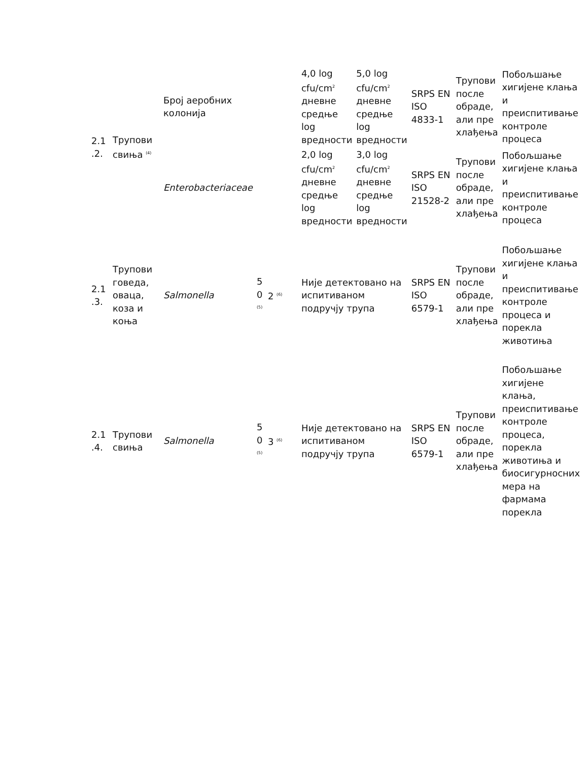| 2.1 .2. | Трупови свиња <sup>(4)</sup> | Број аеробних колонија | | | 4,0 log cfu/cm<sup>2</sup> дневне средње log вредности | 5,0 log cfu/cm<sup>2</sup> дневне средње log вредности | SRPS EN ISO 4833-1 | Трупови после обраде, али пре хлађења | Побољшање хигијене клања и преиспитивање контроле процеса |
| | | Enterobacteriaceae | | | 2,0 log cfu/cm<sup>2</sup> дневне средње log вредности | 3,0 log cfu/cm<sup>2</sup> дневне средње log вредности | SRPS EN ISO 21528-2 | Трупови после обраде, али пре хлађења | Побољшање хигијене клања и преиспитивање контроле процеса |
| 2.1 .3. | Трупови говеда, оваца, коза и коња | Salmonella | 5 0 <sup>(5)</sup> | 2 <sup>(6)</sup> | Није детектовано на испитиваном подручју трупа | | SRPS EN ISO 6579-1 | Трупови после обраде, али пре хлађења | Побољшање хигијене клања и преиспитивање контроле процеса и порекла животиња |
| 2.1 .4. | Трупови свиња | Salmonella | 5 0 <sup>(5)</sup> | 3 <sup>(6)</sup> | Није детектовано на испитиваном подручју трупа | | SRPS EN ISO 6579-1 | Трупови после обраде, али пре хлађења | Побољшање хигијене клања, преиспитивање контроле процеса, порекла животиња и биосигурносних мера на фармама порекла |